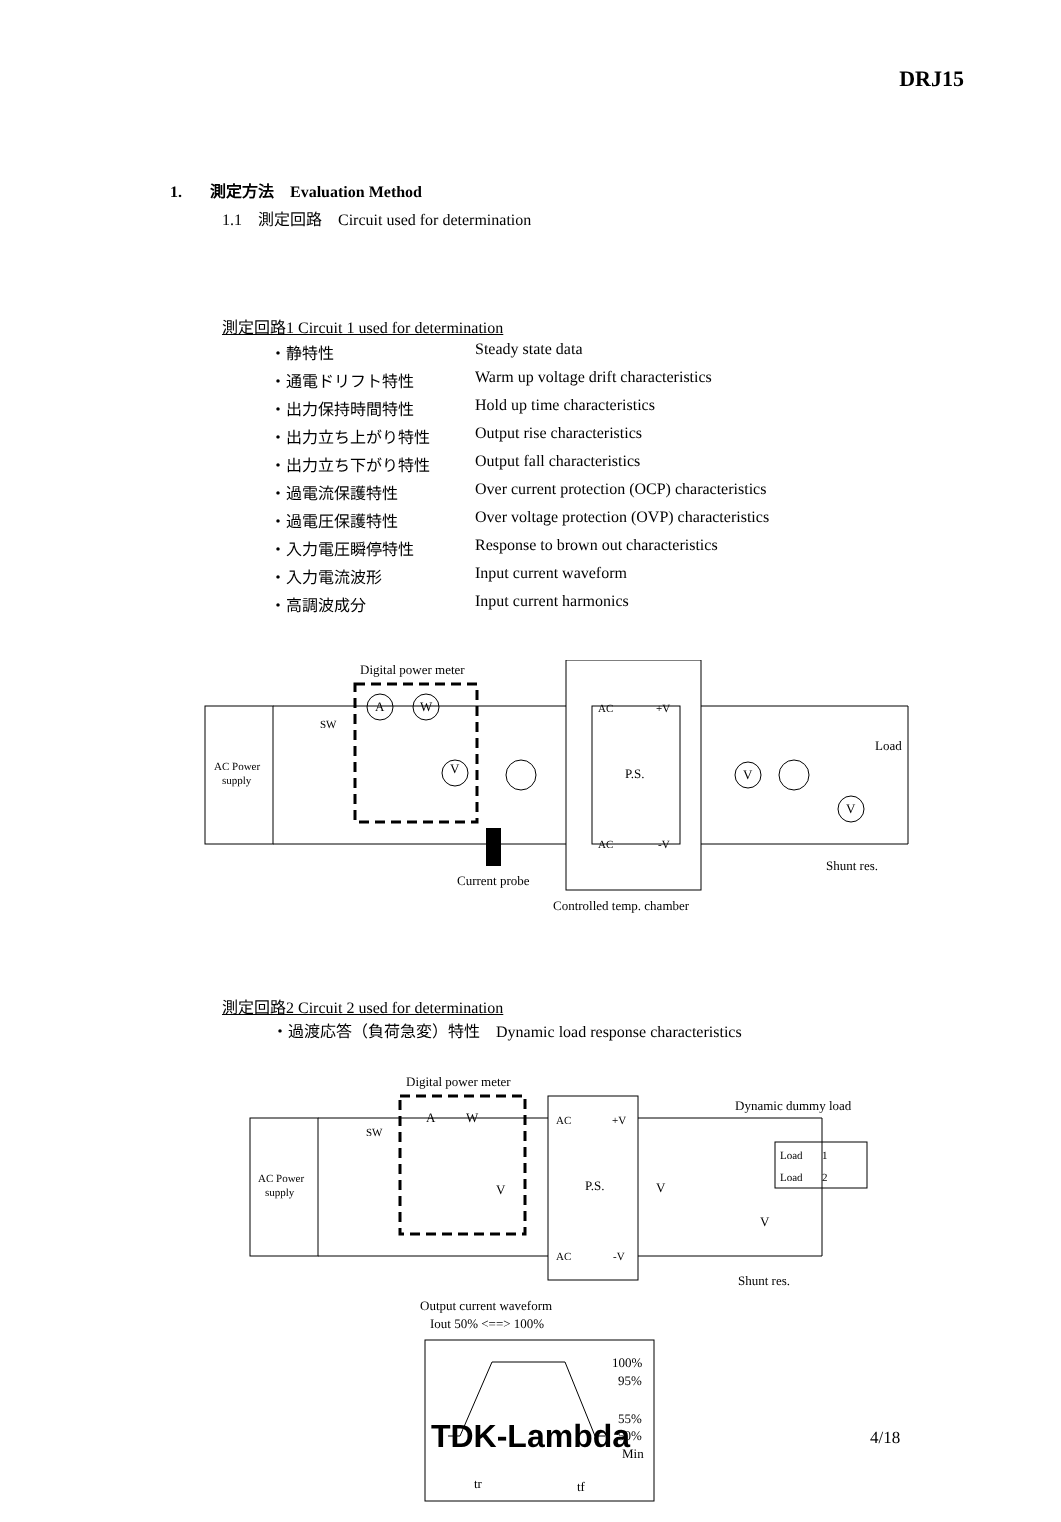DRJ15
1. 測定方法 Evaluation Method
1.1 測定回路 Circuit used for determination
測定回路1 Circuit 1 used for determination
・静特性
Steady state data
・通電ドリフト特性
Warm up voltage drift characteristics
・出力保持時間特性
Hold up time characteristics
・出力立ち上がり特性
Output rise characteristics
・出力立ち下がり特性
Output fall characteristics
・過電流保護特性
Over current protection (OCP) characteristics
・過電圧保護特性
Over voltage protection (OVP) characteristics
・入力電圧瞬停特性
Response to brown out characteristics
・入力電流波形
Input current waveform
・高調波成分
Input current harmonics
AC Power
supply
P.S.
AC
+V
AC
-V
Digital power meter
SW
A
W
V
V
V
Load
Shunt res.
Current probe
Controlled temp. chamber
測定回路2 Circuit 2 used for determination
・過渡応答（負荷急変）特性 Dynamic load response characteristics
AC Power
supply
P.S.
AC
+V
AC
-V
Digital power meter
SW
A
W
V
V
V
Dynamic dummy load
Load
1
Load
2
Shunt res.
Output current waveform
Iout 50% <==> 100%
100%
95%
55%
50%
Min
tr
tf
TDK-Lambda 4/18